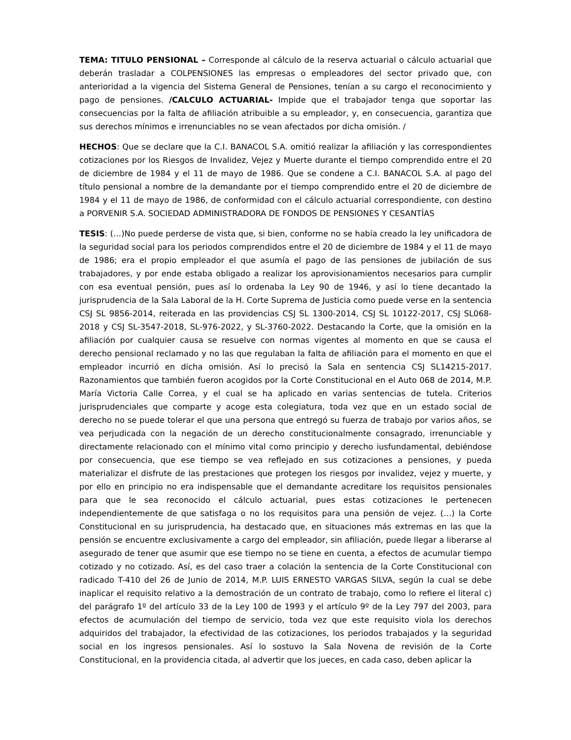TEMA: TITULO PENSIONAL – Corresponde al cálculo de la reserva actuarial o cálculo actuarial que deberán trasladar a COLPENSIONES las empresas o empleadores del sector privado que, con anterioridad a la vigencia del Sistema General de Pensiones, tenían a su cargo el reconocimiento y pago de pensiones. /CALCULO ACTUARIAL- Impide que el trabajador tenga que soportar las consecuencias por la falta de afiliación atribuible a su empleador, y, en consecuencia, garantiza que sus derechos mínimos e irrenunciables no se vean afectados por dicha omisión. /
HECHOS: Que se declare que la C.I. BANACOL S.A. omitió realizar la afiliación y las correspondientes cotizaciones por los Riesgos de Invalidez, Vejez y Muerte durante el tiempo comprendido entre el 20 de diciembre de 1984 y el 11 de mayo de 1986. Que se condene a C.I. BANACOL S.A. al pago del título pensional a nombre de la demandante por el tiempo comprendido entre el 20 de diciembre de 1984 y el 11 de mayo de 1986, de conformidad con el cálculo actuarial correspondiente, con destino a PORVENIR S.A. SOCIEDAD ADMINISTRADORA DE FONDOS DE PENSIONES Y CESANTÍAS
TESIS: (…)No puede perderse de vista que, si bien, conforme no se había creado la ley unificadora de la seguridad social para los periodos comprendidos entre el 20 de diciembre de 1984 y el 11 de mayo de 1986; era el propio empleador el que asumía el pago de las pensiones de jubilación de sus trabajadores, y por ende estaba obligado a realizar los aprovisionamientos necesarios para cumplir con esa eventual pensión, pues así lo ordenaba la Ley 90 de 1946, y así lo tiene decantado la jurisprudencia de la Sala Laboral de la H. Corte Suprema de Justicia como puede verse en la sentencia CSJ SL 9856-2014, reiterada en las providencias CSJ SL 1300-2014, CSJ SL 10122-2017, CSJ SL068-2018 y CSJ SL-3547-2018, SL-976-2022, y SL-3760-2022. Destacando la Corte, que la omisión en la afiliación por cualquier causa se resuelve con normas vigentes al momento en que se causa el derecho pensional reclamado y no las que regulaban la falta de afiliación para el momento en que el empleador incurrió en dicha omisión. Así lo precisó la Sala en sentencia CSJ SL14215-2017. Razonamientos que también fueron acogidos por la Corte Constitucional en el Auto 068 de 2014, M.P. María Victoria Calle Correa, y el cual se ha aplicado en varias sentencias de tutela. Criterios jurisprudenciales que comparte y acoge esta colegiatura, toda vez que en un estado social de derecho no se puede tolerar el que una persona que entregó su fuerza de trabajo por varios años, se vea perjudicada con la negación de un derecho constitucionalmente consagrado, irrenunciable y directamente relacionado con el mínimo vital como principio y derecho iusfundamental, debiéndose por consecuencia, que ese tiempo se vea reflejado en sus cotizaciones a pensiones, y pueda materializar el disfrute de las prestaciones que protegen los riesgos por invalidez, vejez y muerte, y por ello en principio no era indispensable que el demandante acreditare los requisitos pensionales para que le sea reconocido el cálculo actuarial, pues estas cotizaciones le pertenecen independientemente de que satisfaga o no los requisitos para una pensión de vejez. (…) la Corte Constitucional en su jurisprudencia, ha destacado que, en situaciones más extremas en las que la pensión se encuentre exclusivamente a cargo del empleador, sin afiliación, puede llegar a liberarse al asegurado de tener que asumir que ese tiempo no se tiene en cuenta, a efectos de acumular tiempo cotizado y no cotizado. Así, es del caso traer a colación la sentencia de la Corte Constitucional con radicado T-410 del 26 de Junio de 2014, M.P. LUIS ERNESTO VARGAS SILVA, según la cual se debe inaplicar el requisito relativo a la demostración de un contrato de trabajo, como lo refiere el literal c) del parágrafo 1º del artículo 33 de la Ley 100 de 1993 y el artículo 9º de la Ley 797 del 2003, para efectos de acumulación del tiempo de servicio, toda vez que este requisito viola los derechos adquiridos del trabajador, la efectividad de las cotizaciones, los periodos trabajados y la seguridad social en los ingresos pensionales. Así lo sostuvo la Sala Novena de revisión de la Corte Constitucional, en la providencia citada, al advertir que los jueces, en cada caso, deben aplicar la